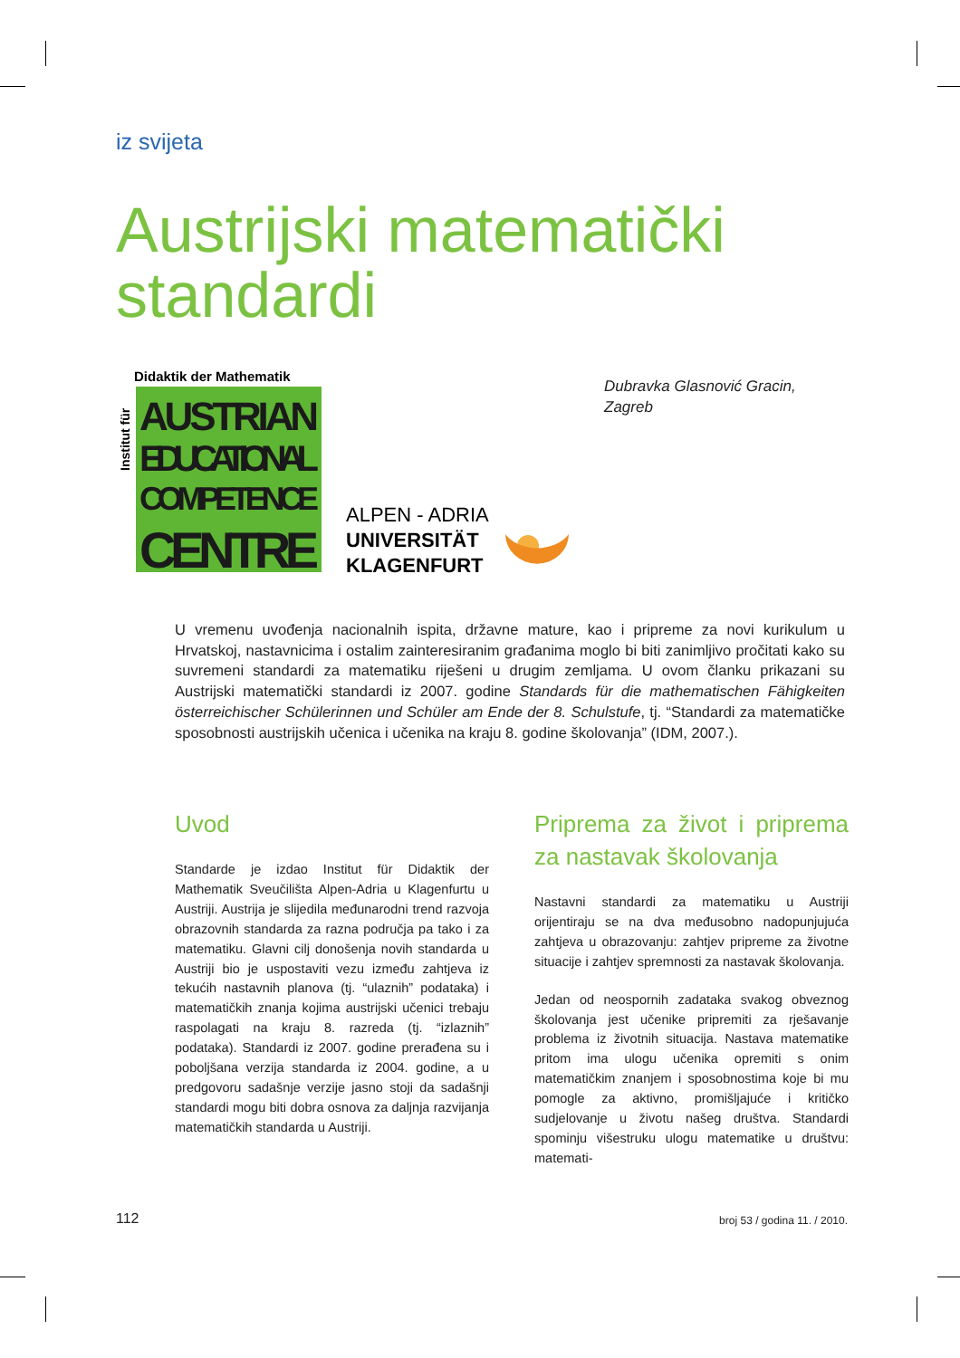iz svijeta
Austrijski matematički
standardi
Didaktik der Mathematik
Institut für
AUSTRIAN
EDUCATIONAL
COMPETENCE
CENTRE
ALPEN - ADRIA
UNIVERSITÄT
KLAGENFURT
Dubravka Glasnović Gracin,
Zagreb
U vremenu uvođenja nacionalnih ispita, državne mature, kao i pripreme za novi kurikulum u Hrvatskoj, nastavnicima i ostalim zainteresiranim građanima moglo bi biti zanimljivo pročitati kako su suvremeni standardi za matematiku riješeni u drugim zemljama. U ovom članku prikazani su Austrijski matematički standardi iz 2007. godine Standards für die mathematischen Fähigkeiten österreichischer Schülerinnen und Schüler am Ende der 8. Schulstufe, tj. “Standardi za matematičke sposobnosti austrijskih učenica i učenika na kraju 8. godine školovanja” (IDM, 2007.).
Uvod
Standarde je izdao Institut für Didaktik der Mathematik Sveučilišta Alpen-Adria u Klagenfurtu u Austriji. Austrija je slijedila međunarodni trend razvoja obrazovnih standarda za razna područja pa tako i za matematiku. Glavni cilj donošenja novih standarda u Austriji bio je uspostaviti vezu između zahtjeva iz tekućih nastavnih planova (tj. “ulaznih” podataka) i matematičkih znanja kojima austrijski učenici trebaju raspolagati na kraju 8. razreda (tj. “izlaznih” podataka). Standardi iz 2007. godine prerađena su i poboljšana verzija standarda iz 2004. godine, a u predgovoru sadašnje verzije jasno stoji da sadašnji standardi mogu biti dobra osnova za daljnja razvijanja matematičkih standarda u Austriji.
Priprema za život i priprema za nastavak školovanja
Nastavni standardi za matematiku u Austriji orijentiraju se na dva međusobno nadopunjujuća zahtjeva u obrazovanju: zahtjev pripreme za životne situacije i zahtjev spremnosti za nastavak školovanja.
Jedan od neospornih zadataka svakog obveznog školovanja jest učenike pripremiti za rješavanje problema iz životnih situacija. Nastava matematike pritom ima ulogu učenika opremiti s onim matematičkim znanjem i sposobnostima koje bi mu pomogle za aktivno, promišljajuće i kritičko sudjelovanje u životu našeg društva. Standardi spominju višestruku ulogu matematike u društvu: matemati-
112 broj 53 / godina 11. / 2010.